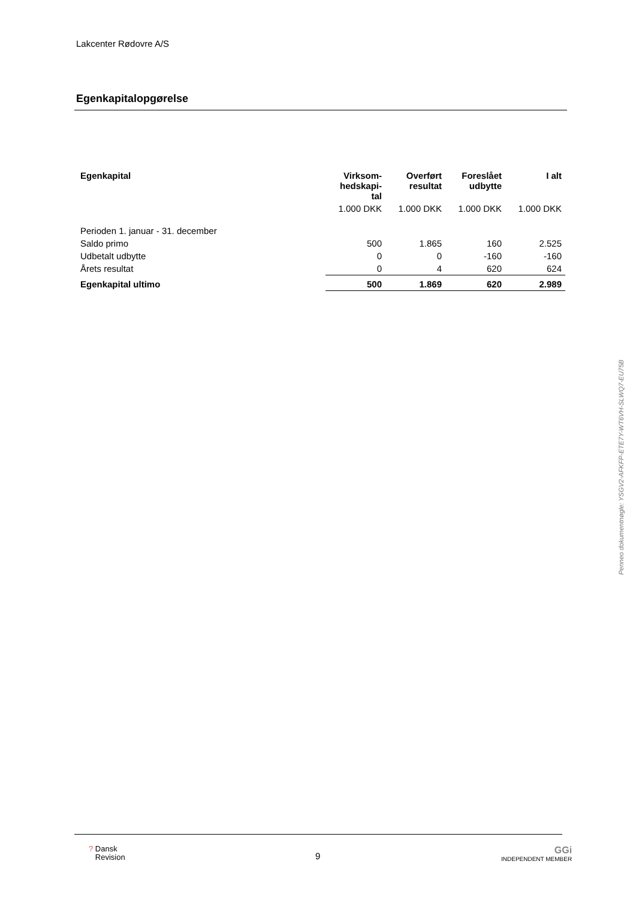Lakcenter Rødovre A/S
Egenkapitalopgørelse
| Egenkapital | Virksom- hedskapi- tal | Overført resultat | Foreslået udbytte | I alt |
| --- | --- | --- | --- | --- |
| | 1.000 DKK | 1.000 DKK | 1.000 DKK | 1.000 DKK |
| Perioden 1. januar - 31. december | | | | |
| Saldo primo | 500 | 1.865 | 160 | 2.525 |
| Udbetalt udbytte | 0 | 0 | -160 | -160 |
| Årets resultat | 0 | 4 | 620 | 624 |
| Egenkapital ultimo | 500 | 1.869 | 620 | 2.989 |
Penneo dokumentnøgle: YSGV2-AFKFP-ETE7Y-WT6VH-SLWQ7-EU75B
? Dansk
Revision
9
GGi
INDEPENDENT MEMBER